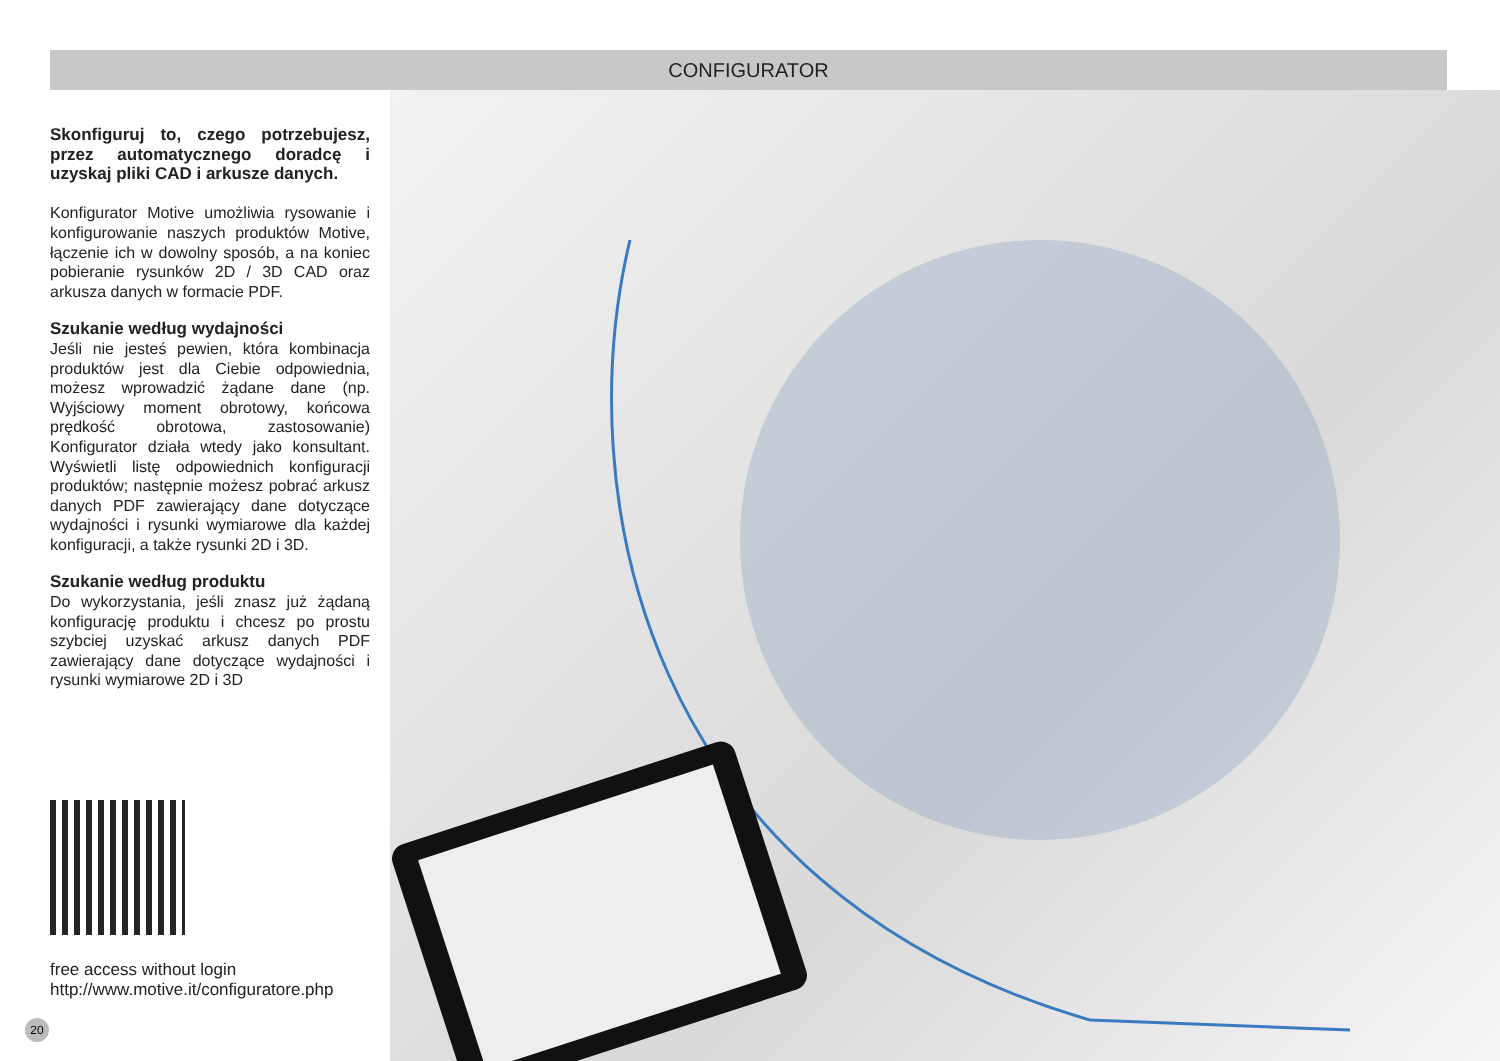CONFIGURATOR
Skonfiguruj to, czego potrzebujesz, przez automatycznego doradcę i uzyskaj pliki CAD i arkusze danych.
Konfigurator Motive umożliwia rysowanie i konfigurowanie naszych produktów Motive, łączenie ich w dowolny sposób, a na koniec pobieranie rysunków 2D / 3D CAD oraz arkusza danych w formacie PDF.
Szukanie według wydajności
Jeśli nie jesteś pewien, która kombinacja produktów jest dla Ciebie odpowiednia, możesz wprowadzić żądane dane (np. Wyjściowy moment obrotowy, końcowa prędkość obrotowa, zastosowanie) Konfigurator działa wtedy jako konsultant. Wyświetli listę odpowiednich konfiguracji produktów; następnie możesz pobrać arkusz danych PDF zawierający dane dotyczące wydajności i rysunki wymiarowe dla każdej konfiguracji, a także rysunki 2D i 3D.
Szukanie według produktu
Do wykorzystania, jeśli znasz już żądaną konfigurację produktu i chcesz po prostu szybciej uzyskać arkusz danych PDF zawierający dane dotyczące wydajności i rysunki wymiarowe 2D i 3D
free access without login
http://www.motive.it/configuratore.php
20